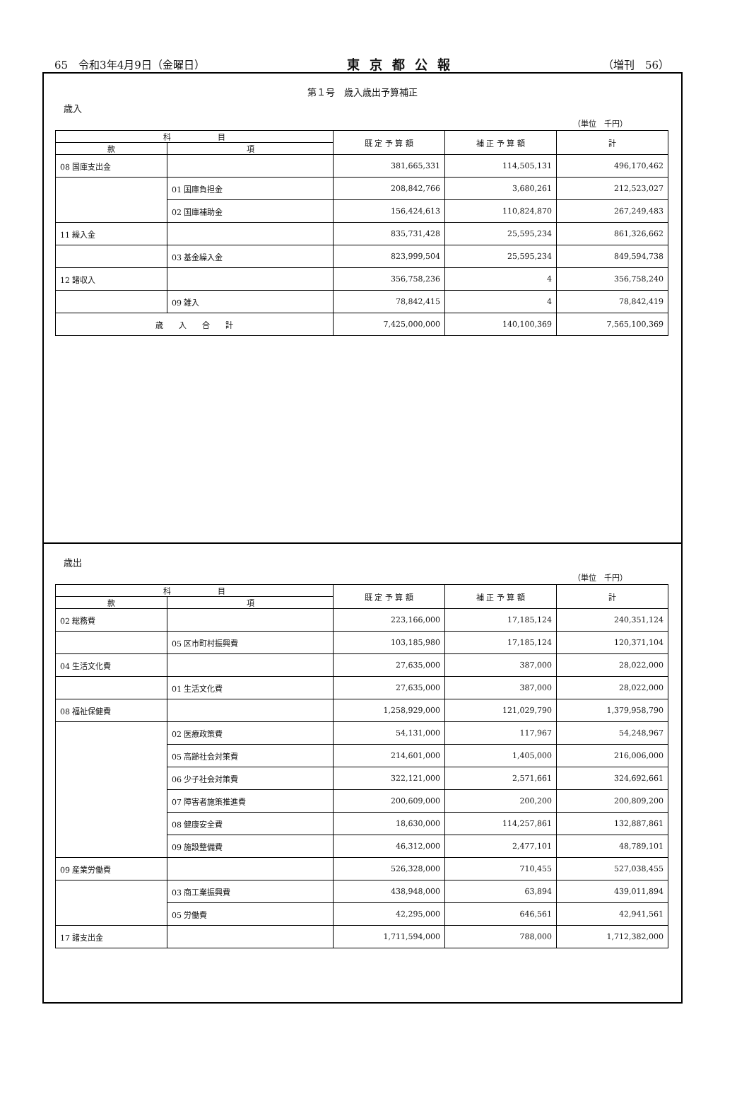65　令和3年4月9日（金曜日） 東京都公報 （増刊　56）
第１号　歳入歳出予算補正
歳入
（単位　千円）
| 科 目 | | 既 定 予 算 額 | 補 正 予 算 額 | 計 |
| --- | --- | --- | --- | --- |
| 款 | 項 | | | |
| 08 国庫支出金 | | 381,665,331 | 114,505,131 | 496,170,462 |
| | 01 国庫負担金 | 208,842,766 | 3,680,261 | 212,523,027 |
| | 02 国庫補助金 | 156,424,613 | 110,824,870 | 267,249,483 |
| 11 繰入金 | | 835,731,428 | 25,595,234 | 861,326,662 |
| | 03 基金繰入金 | 823,999,504 | 25,595,234 | 849,594,738 |
| 12 諸収入 | | 356,758,236 | 4 | 356,758,240 |
| | 09 雑入 | 78,842,415 | 4 | 78,842,419 |
| 歳 入 合 計 | | 7,425,000,000 | 140,100,369 | 7,565,100,369 |
歳出
（単位　千円）
| 科 目 | | 既 定 予 算 額 | 補 正 予 算 額 | 計 |
| --- | --- | --- | --- | --- |
| 款 | 項 | | | |
| 02 総務費 | | 223,166,000 | 17,185,124 | 240,351,124 |
| | 05 区市町村振興費 | 103,185,980 | 17,185,124 | 120,371,104 |
| 04 生活文化費 | | 27,635,000 | 387,000 | 28,022,000 |
| | 01 生活文化費 | 27,635,000 | 387,000 | 28,022,000 |
| 08 福祉保健費 | | 1,258,929,000 | 121,029,790 | 1,379,958,790 |
| | 02 医療政策費 | 54,131,000 | 117,967 | 54,248,967 |
| | 05 高齢社会対策費 | 214,601,000 | 1,405,000 | 216,006,000 |
| | 06 少子社会対策費 | 322,121,000 | 2,571,661 | 324,692,661 |
| | 07 障害者施策推進費 | 200,609,000 | 200,200 | 200,809,200 |
| | 08 健康安全費 | 18,630,000 | 114,257,861 | 132,887,861 |
| | 09 施設整備費 | 46,312,000 | 2,477,101 | 48,789,101 |
| 09 産業労働費 | | 526,328,000 | 710,455 | 527,038,455 |
| | 03 商工業振興費 | 438,948,000 | 63,894 | 439,011,894 |
| | 05 労働費 | 42,295,000 | 646,561 | 42,941,561 |
| 17 諸支出金 | | 1,711,594,000 | 788,000 | 1,712,382,000 |